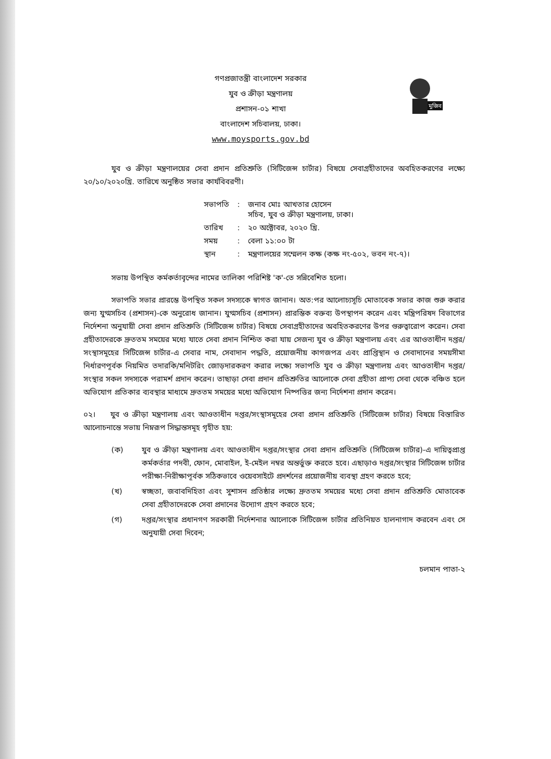মুজিব
গণপ্রজাতন্ত্রী বাংলাদেশ সরকার
যুব ও ক্রীড়া মন্ত্রণালয়
প্রশাসন-০১ শাখা
বাংলাদেশ সচিবালয়, ঢাকা।
www.moysports.gov.bd
যুব ও ক্রীড়া মন্ত্রণালয়ের সেবা প্রদান প্রতিশ্রুতি (সিটিজেন্স চার্টার) বিষয়ে সেবাগ্রহীতাদের অবহিতকরণের লক্ষ্যে ২০/১০/২০২০খ্রি. তারিখে অনুষ্ঠিত সভার কার্যবিবরণী।
| সভাপতি | : | জনাব মোঃ আখতার হোসেন সচিব, যুব ও ক্রীড়া মন্ত্রণালয়, ঢাকা। |
| তারিখ | : | ২০ অক্টোবর, ২০২০ খ্রি. |
| সময় | : | বেলা ১১:০০ টা |
| স্থান | : | মন্ত্রণালয়ের সম্মেলন কক্ষ (কক্ষ নং-৫০২, ভবন নং-৭)। |
সভায় উপস্থিত কর্মকর্তাবৃন্দের নামের তালিকা পরিশিষ্ট 'ক'-তে সন্নিবেশিত হলো।
সভাপতি সভার প্রারম্ভে উপস্থিত সকল সদস্যকে স্বাগত জানান। অত:পর আলোচ্যসূচি মোতাবেক সভার কাজ শুরু করার জন্য যুগ্মসচিব (প্রশাসন)-কে অনুরোধ জানান। যুগ্মসচিব (প্রশাসন) প্রারম্ভিক বক্তব্য উপস্থাপন করেন এবং মন্ত্রিপরিষদ বিভাগের নির্দেশনা অনুযায়ী সেবা প্রদান প্রতিশ্রুতি (সিটিজেন্স চার্টার) বিষয়ে সেবাগ্রহীতাদের অবহিতকরণের উপর গুরুত্বারোপ করেন। সেবা গ্রহীতাদেরকে দ্রুততম সময়ের মধ্যে যাতে সেবা প্রদান নিশ্চিত করা যায় সেজন্য যুব ও ক্রীড়া মন্ত্রণালয় এবং এর আওতাধীন দপ্তর/সংস্থাসমূহের সিটিজেন্স চার্টার-এ সেবার নাম, সেবাদান পদ্ধতি, প্রয়োজনীয় কাগজপত্র এবং প্রাপ্তিস্থান ও সেবাদানের সময়সীমা নির্ধারণপূর্বক নিয়মিত তদারকি/মনিটরিং জোড়দারকরণ করার লক্ষ্যে সভাপতি যুব ও ক্রীড়া মন্ত্রণালয় এবং আওতাধীন দপ্তর/সংস্থার সকল সদস্যকে পরামর্শ প্রদান করেন। তাছাড়া সেবা প্রদান প্রতিশ্রুতির আলোকে সেবা গ্রহীতা প্রাপ্য সেবা থেকে বঞ্চিত হলে অভিযোগ প্রতিকার ব্যবস্থার মাধ্যমে দ্রুততম সময়ের মধ্যে অভিযোগ নিষ্পত্তির জন্য নির্দেশনা প্রদান করেন।
০২। যুব ও ক্রীড়া মন্ত্রণালয় এবং আওতাধীন দপ্তর/সংস্থাসমূহের সেবা প্রদান প্রতিশ্রুতি (সিটিজেন্স চার্টার) বিষয়ে বিস্তারিত আলোচনান্তে সভায় নিম্নরূপ সিদ্ধান্তসমূহ গৃহীত হয়:
(ক) যুব ও ক্রীড়া মন্ত্রণালয় এবং আওতাধীন দপ্তর/সংস্থার সেবা প্রদান প্রতিশ্রুতি (সিটিজেন্স চার্টার)-এ দায়িত্বপ্রাপ্ত কর্মকর্তার পদবী, ফোন, মোবাইল, ই-মেইল নম্বর অন্তর্ভুক্ত করতে হবে। এছাড়াও দপ্তর/সংস্থার সিটিজেন্স চার্টার পরীক্ষা-নিরীক্ষাপূর্বক সঠিকভাবে ওয়েবসাইটে প্রদর্শনের প্রয়োজনীয় ব্যবস্থা গ্রহণ করতে হবে;
(খ) স্বচ্ছতা, জবাবদিহিতা এবং সুশাসন প্রতিষ্ঠার লক্ষ্যে দ্রুততম সময়ের মধ্যে সেবা প্রদান প্রতিশ্রুতি মোতাবেক সেবা গ্রহীতাদেরকে সেবা প্রদানের উদ্যোগ গ্রহণ করতে হবে;
(গ) দপ্তর/সংস্থার প্রধানগণ সরকারী নির্দেশনার আলোকে সিটিজেন্স চার্টার প্রতিনিয়ত হালনাগাদ করবেন এবং সে অনুযায়ী সেবা দিবেন;
চলমান পাতা-২